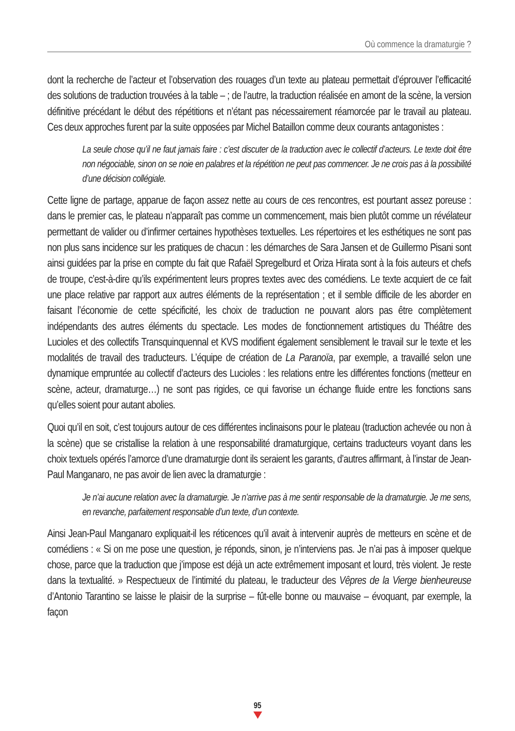Où commence la dramaturgie ?
dont la recherche de l’acteur et l’observation des rouages d’un texte au plateau permettait d’éprouver l’efficacité des solutions de traduction trouvées à la table – ; de l’autre, la traduction réalisée en amont de la scène, la version définitive précédant le début des répétitions et n’étant pas nécessairement réamorcée par le travail au plateau. Ces deux approches furent par la suite opposées par Michel Bataillon comme deux courants antagonistes :
La seule chose qu’il ne faut jamais faire : c’est discuter de la traduction avec le collectif d’acteurs. Le texte doit être non négociable, sinon on se noie en palabres et la répétition ne peut pas commencer. Je ne crois pas à la possibilité d’une décision collégiale.
Cette ligne de partage, apparue de façon assez nette au cours de ces rencontres, est pourtant assez poreuse : dans le premier cas, le plateau n’apparaît pas comme un commencement, mais bien plutôt comme un révélateur permettant de valider ou d’infirmer certaines hypothèses textuelles. Les répertoires et les esthétiques ne sont pas non plus sans incidence sur les pratiques de chacun : les démarches de Sara Jansen et de Guillermo Pisani sont ainsi guidées par la prise en compte du fait que Rafaël Spregelburd et Oriza Hirata sont à la fois auteurs et chefs de troupe, c’est-à-dire qu’ils expérimentent leurs propres textes avec des comédiens. Le texte acquiert de ce fait une place relative par rapport aux autres éléments de la représentation ; et il semble difficile de les aborder en faisant l’économie de cette spécificité, les choix de traduction ne pouvant alors pas être complètement indépendants des autres éléments du spectacle. Les modes de fonctionnement artistiques du Théâtre des Lucioles et des collectifs Transquinquennal et KVS modifient également sensiblement le travail sur le texte et les modalités de travail des traducteurs. L’équipe de création de La Paranoïa, par exemple, a travaillé selon une dynamique empruntée au collectif d’acteurs des Lucioles : les relations entre les différentes fonctions (metteur en scène, acteur, dramaturge…) ne sont pas rigides, ce qui favorise un échange fluide entre les fonctions sans qu’elles soient pour autant abolies.
Quoi qu’il en soit, c’est toujours autour de ces différentes inclinaisons pour le plateau (traduction achevée ou non à la scène) que se cristallise la relation à une responsabilité dramaturgique, certains traducteurs voyant dans les choix textuels opérés l’amorce d’une dramaturgie dont ils seraient les garants, d’autres affirmant, à l’instar de Jean-Paul Manganaro, ne pas avoir de lien avec la dramaturgie :
Je n’ai aucune relation avec la dramaturgie. Je n’arrive pas à me sentir responsable de la dramaturgie. Je me sens, en revanche, parfaitement responsable d’un texte, d’un contexte.
Ainsi Jean-Paul Manganaro expliquait-il les réticences qu’il avait à intervenir auprès de metteurs en scène et de comédiens : « Si on me pose une question, je réponds, sinon, je n’interviens pas. Je n’ai pas à imposer quelque chose, parce que la traduction que j’impose est déjà un acte extrêmement imposant et lourd, très violent. Je reste dans la textualité. » Respectueux de l’intimité du plateau, le traducteur des Vêpres de la Vierge bienheureuse d’Antonio Tarantino se laisse le plaisir de la surprise – fût-elle bonne ou mauvaise – évoquant, par exemple, la façon
95